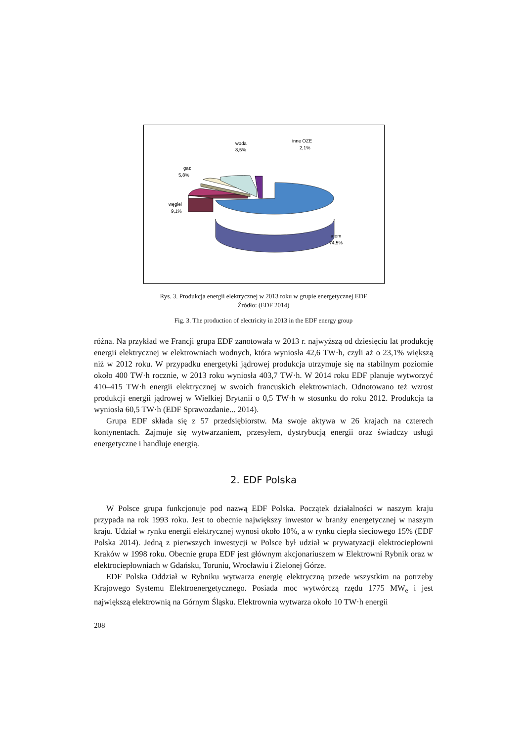woda
8,5%
inne OZE
2,1%
gaz
5,8%
węgiel
9,1%
atom
74,5%
Rys. 3. Produkcja energii elektrycznej w 2013 roku w grupie energetycznej EDF
Źródło: (EDF 2014)
Fig. 3. The production of electricity in 2013 in the EDF energy group
różna. Na przykład we Francji grupa EDF zanotowała w 2013 r. najwyższą od dziesięciu lat produkcję energii elektrycznej w elektrowniach wodnych, która wyniosła 42,6 TW·h, czyli aż o 23,1% większą niż w 2012 roku. W przypadku energetyki jądrowej produkcja utrzymuje się na stabilnym poziomie około 400 TW·h rocznie, w 2013 roku wyniosła 403,7 TW·h. W 2014 roku EDF planuje wytworzyć 410–415 TW·h energii elektrycznej w swoich francuskich elektrowniach. Odnotowano też wzrost produkcji energii jądrowej w Wielkiej Brytanii o 0,5 TW·h w stosunku do roku 2012. Produkcja ta wyniosła 60,5 TW·h (EDF Sprawozdanie... 2014).
Grupa EDF składa się z 57 przedsiębiorstw. Ma swoje aktywa w 26 krajach na czterech kontynentach. Zajmuje się wytwarzaniem, przesyłem, dystrybucją energii oraz świadczy usługi energetyczne i handluje energią.
2. EDF Polska
W Polsce grupa funkcjonuje pod nazwą EDF Polska. Początek działalności w naszym kraju przypada na rok 1993 roku. Jest to obecnie największy inwestor w branży energetycznej w naszym kraju. Udział w rynku energii elektrycznej wynosi około 10%, a w rynku ciepła sieciowego 15% (EDF Polska 2014). Jedną z pierwszych inwestycji w Polsce był udział w prywatyzacji elektrociepłowni Kraków w 1998 roku. Obecnie grupa EDF jest głównym akcjonariuszem w Elektrowni Rybnik oraz w elektrociepłowniach w Gdańsku, Toruniu, Wrocławiu i Zielonej Górze.
EDF Polska Oddział w Rybniku wytwarza energię elektryczną przede wszystkim na potrzeby Krajowego Systemu Elektroenergetycznego. Posiada moc wytwórczą rzędu 1775 MW<sub>e</sub> i jest największą elektrownią na Górnym Śląsku. Elektrownia wytwarza około 10 TW·h energii
208